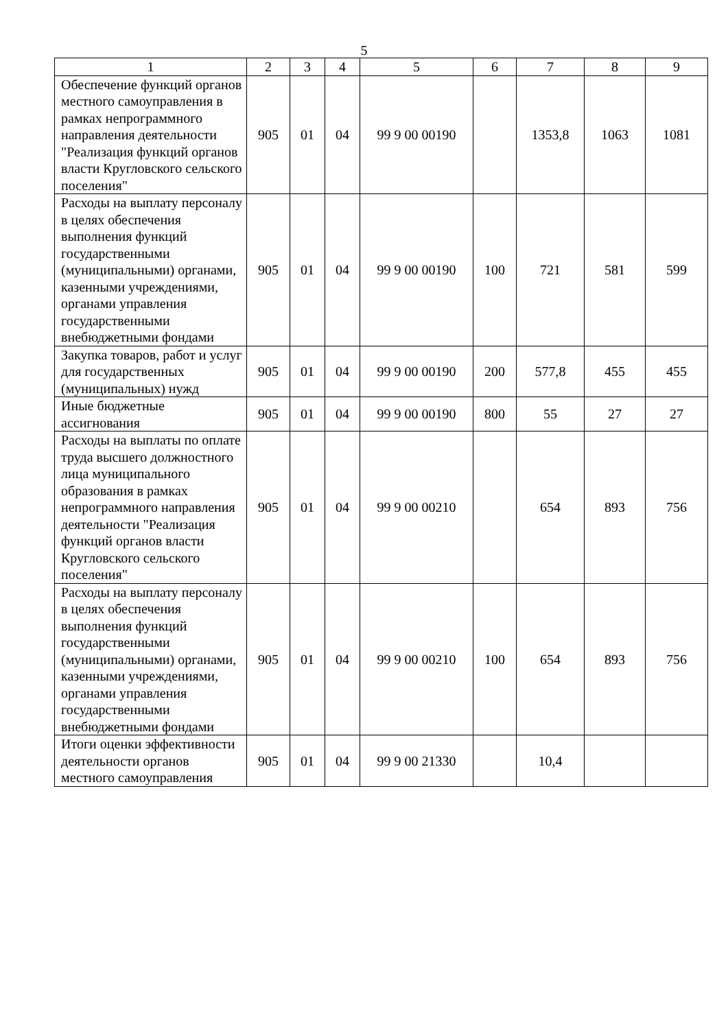5
| 1 | 2 | 3 | 4 | 5 | 6 | 7 | 8 | 9 |
| --- | --- | --- | --- | --- | --- | --- | --- | --- |
| Обеспечение функций органов местного самоуправления в рамках непрограммного направления деятельности "Реализация функций органов власти Кругловского сельского поселения" | 905 | 01 | 04 | 99 9 00 00190 | | 1353,8 | 1063 | 1081 |
| Расходы на выплату персоналу в целях обеспечения выполнения функций государственными (муниципальными) органами, казенными учреждениями, органами управления государственными внебюджетными фондами | 905 | 01 | 04 | 99 9 00 00190 | 100 | 721 | 581 | 599 |
| Закупка товаров, работ и услуг для государственных (муниципальных) нужд | 905 | 01 | 04 | 99 9 00 00190 | 200 | 577,8 | 455 | 455 |
| Иные бюджетные ассигнования | 905 | 01 | 04 | 99 9 00 00190 | 800 | 55 | 27 | 27 |
| Расходы на выплаты по оплате труда высшего должностного лица муниципального образования в рамках непрограммного направления деятельности "Реализация функций органов власти Кругловского сельского поселения" | 905 | 01 | 04 | 99 9 00 00210 | | 654 | 893 | 756 |
| Расходы на выплату персоналу в целях обеспечения выполнения функций государственными (муниципальными) органами, казенными учреждениями, органами управления государственными внебюджетными фондами | 905 | 01 | 04 | 99 9 00 00210 | 100 | 654 | 893 | 756 |
| Итоги оценки эффективности деятельности органов местного самоуправления | 905 | 01 | 04 | 99 9 00 21330 | | 10,4 | | |